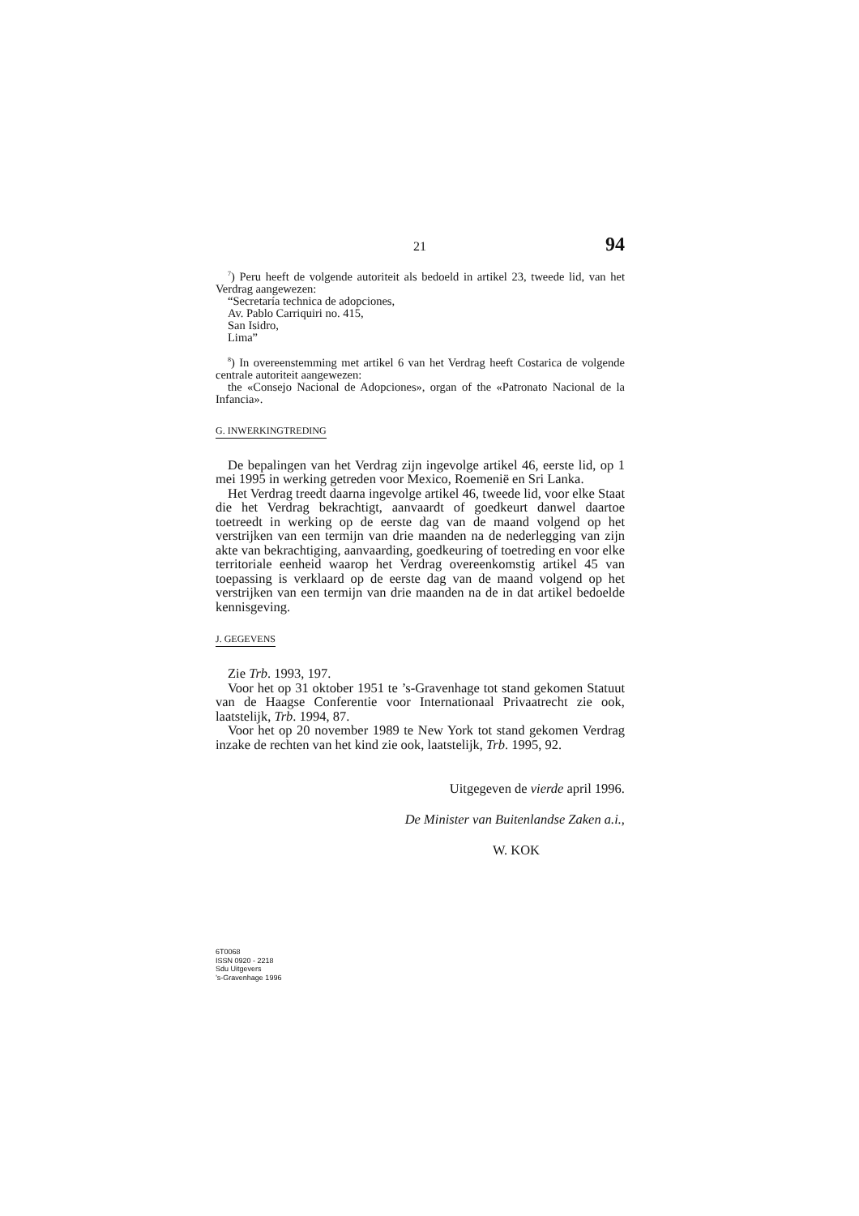21 94
<sup>7</sup>) Peru heeft de volgende autoriteit als bedoeld in artikel 23, tweede lid, van het Verdrag aangewezen:
“Secretaría technica de adopciones,
Av. Pablo Carriquiri no. 415,
San Isidro,
Lima”
<sup>8</sup>) In overeenstemming met artikel 6 van het Verdrag heeft Costarica de volgende centrale autoriteit aangewezen:
the «Consejo Nacional de Adopciones», organ of the «Patronato Nacional de la Infancia».
G. INWERKINGTREDING
De bepalingen van het Verdrag zijn ingevolge artikel 46, eerste lid, op 1 mei 1995 in werking getreden voor Mexico, Roemenië en Sri Lanka.
Het Verdrag treedt daarna ingevolge artikel 46, tweede lid, voor elke Staat die het Verdrag bekrachtigt, aanvaardt of goedkeurt danwel daartoe toetreedt in werking op de eerste dag van de maand volgend op het verstrijken van een termijn van drie maanden na de nederlegging van zijn akte van bekrachtiging, aanvaarding, goedkeuring of toetreding en voor elke territoriale eenheid waarop het Verdrag overeenkomstig artikel 45 van toepassing is verklaard op de eerste dag van de maand volgend op het verstrijken van een termijn van drie maanden na de in dat artikel bedoelde kennisgeving.
J. GEGEVENS
Zie Trb. 1993, 197.
Voor het op 31 oktober 1951 te ’s-Gravenhage tot stand gekomen Statuut van de Haagse Conferentie voor Internationaal Privaatrecht zie ook, laatstelijk, Trb. 1994, 87.
Voor het op 20 november 1989 te New York tot stand gekomen Verdrag inzake de rechten van het kind zie ook, laatstelijk, Trb. 1995, 92.
Uitgegeven de vierde april 1996.
De Minister van Buitenlandse Zaken a.i.,
W. KOK
6T0068
ISSN 0920 - 2218
Sdu Uitgevers
’s-Gravenhage 1996